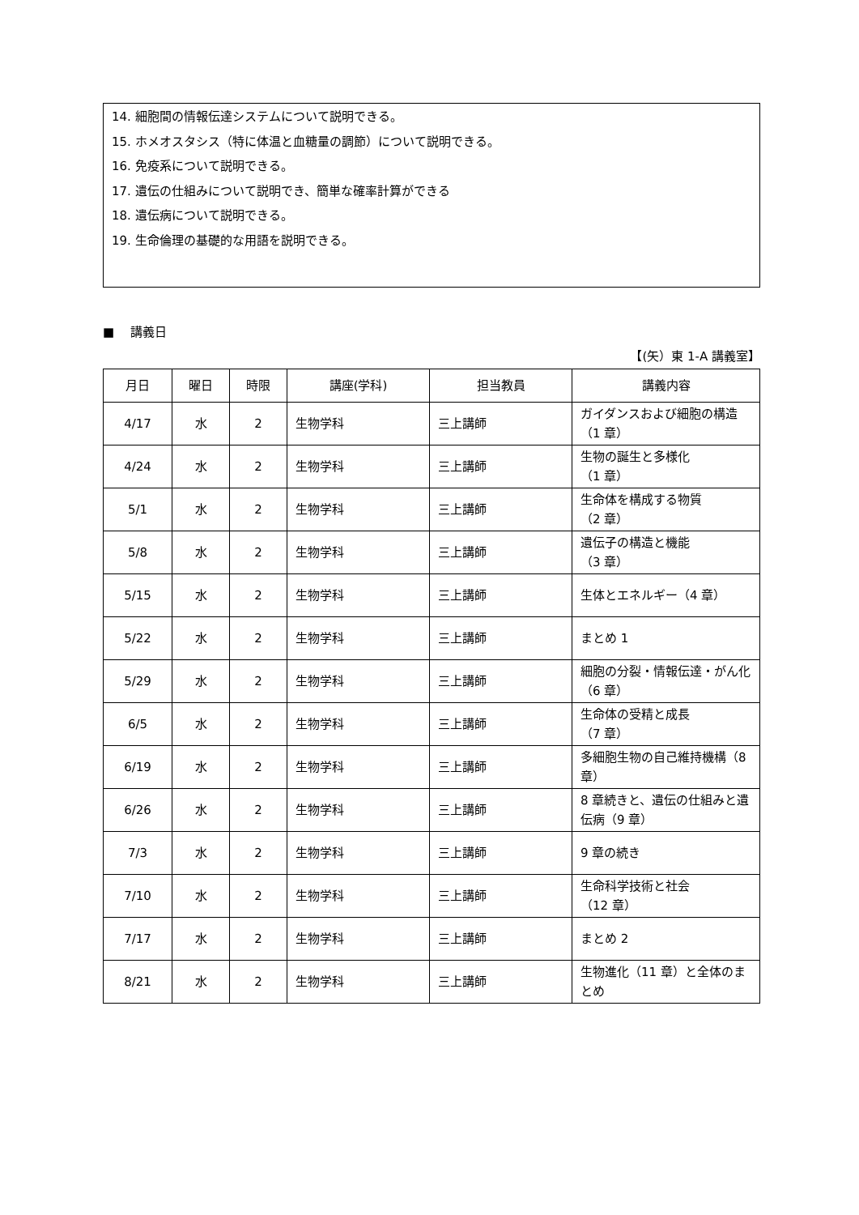14. 細胞間の情報伝達システムについて説明できる。
15. ホメオスタシス（特に体温と血糖量の調節）について説明できる。
16. 免疫系について説明できる。
17. 遺伝の仕組みについて説明でき、簡単な確率計算ができる
18. 遺伝病について説明できる。
19. 生命倫理の基礎的な用語を説明できる。
■　 講義日
【(矢）東 1-A 講義室】
| 月日 | 曜日 | 時限 | 講座(学科) | 担当教員 | 講義内容 |
| --- | --- | --- | --- | --- | --- |
| 4/17 | 水 | 2 | 生物学科 | 三上講師 | ガイダンスおよび細胞の構造（1 章） |
| 4/24 | 水 | 2 | 生物学科 | 三上講師 | 生物の誕生と多様化 （1 章） |
| 5/1 | 水 | 2 | 生物学科 | 三上講師 | 生命体を構成する物質 （2 章） |
| 5/8 | 水 | 2 | 生物学科 | 三上講師 | 遺伝子の構造と機能 （3 章） |
| 5/15 | 水 | 2 | 生物学科 | 三上講師 | 生体とエネルギー（4 章） |
| 5/22 | 水 | 2 | 生物学科 | 三上講師 | まとめ 1 |
| 5/29 | 水 | 2 | 生物学科 | 三上講師 | 細胞の分裂・情報伝達・がん化（6 章） |
| 6/5 | 水 | 2 | 生物学科 | 三上講師 | 生命体の受精と成長 （7 章） |
| 6/19 | 水 | 2 | 生物学科 | 三上講師 | 多細胞生物の自己維持機構（8 章） |
| 6/26 | 水 | 2 | 生物学科 | 三上講師 | 8 章続きと、遺伝の仕組みと遺伝病（9 章） |
| 7/3 | 水 | 2 | 生物学科 | 三上講師 | 9 章の続き |
| 7/10 | 水 | 2 | 生物学科 | 三上講師 | 生命科学技術と社会 （12 章） |
| 7/17 | 水 | 2 | 生物学科 | 三上講師 | まとめ 2 |
| 8/21 | 水 | 2 | 生物学科 | 三上講師 | 生物進化（11 章）と全体のまとめ |